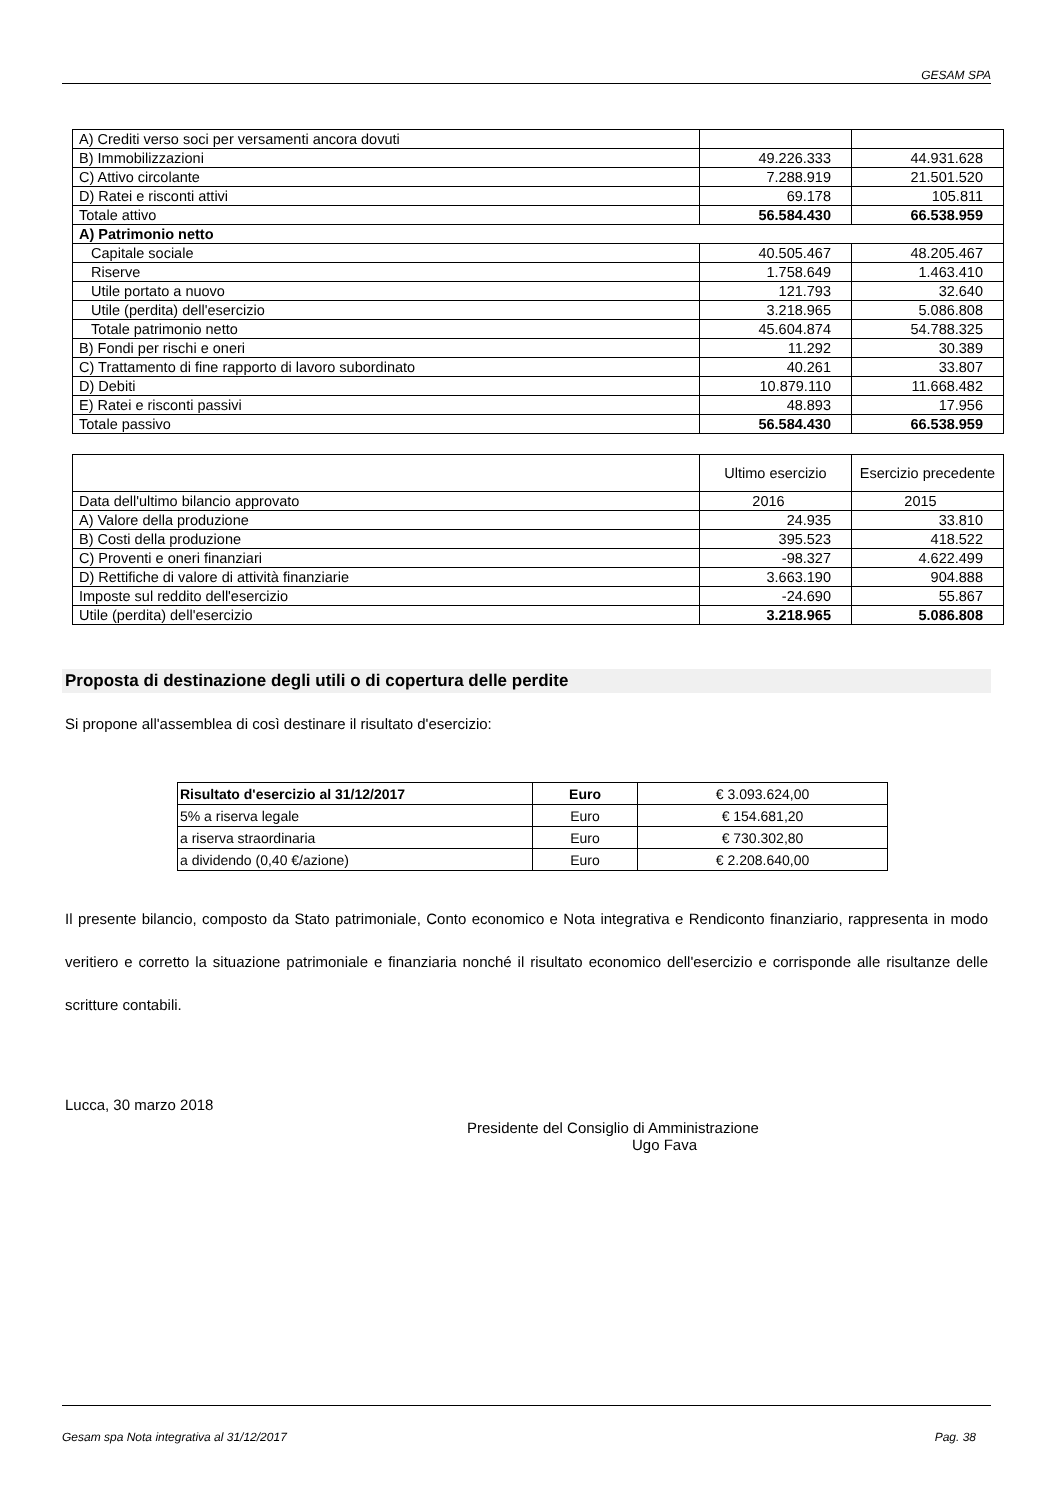GESAM SPA
| A) Crediti verso soci per versamenti ancora dovuti | | |
| B) Immobilizzazioni | 49.226.333 | 44.931.628 |
| C) Attivo circolante | 7.288.919 | 21.501.520 |
| D) Ratei e risconti attivi | 69.178 | 105.811 |
| Totale attivo | 56.584.430 | 66.538.959 |
| A) Patrimonio netto | | |
| Capitale sociale | 40.505.467 | 48.205.467 |
| Riserve | 1.758.649 | 1.463.410 |
| Utile portato a nuovo | 121.793 | 32.640 |
| Utile (perdita) dell'esercizio | 3.218.965 | 5.086.808 |
| Totale patrimonio netto | 45.604.874 | 54.788.325 |
| B) Fondi per rischi e oneri | 11.292 | 30.389 |
| C) Trattamento di fine rapporto di lavoro subordinato | 40.261 | 33.807 |
| D) Debiti | 10.879.110 | 11.668.482 |
| E) Ratei e risconti passivi | 48.893 | 17.956 |
| Totale passivo | 56.584.430 | 66.538.959 |
| | Ultimo esercizio | Esercizio precedente |
| Data dell'ultimo bilancio approvato | 2016 | 2015 |
| A) Valore della produzione | 24.935 | 33.810 |
| B) Costi della produzione | 395.523 | 418.522 |
| C) Proventi e oneri finanziari | -98.327 | 4.622.499 |
| D) Rettifiche di valore di attività finanziarie | 3.663.190 | 904.888 |
| Imposte sul reddito dell'esercizio | -24.690 | 55.867 |
| Utile (perdita) dell'esercizio | 3.218.965 | 5.086.808 |
Proposta di destinazione degli utili o di copertura delle perdite
Si propone all'assemblea di così destinare il risultato d'esercizio:
| Risultato d'esercizio al 31/12/2017 | Euro | € 3.093.624,00 |
| 5% a riserva legale | Euro | € 154.681,20 |
| a riserva straordinaria | Euro | € 730.302,80 |
| a dividendo (0,40 €/azione) | Euro | € 2.208.640,00 |
Il presente bilancio, composto da Stato patrimoniale, Conto economico e Nota integrativa e Rendiconto finanziario, rappresenta in modo veritiero e corretto la situazione patrimoniale e finanziaria nonché il risultato economico dell'esercizio e corrisponde alle risultanze delle scritture contabili.
Lucca, 30 marzo 2018
Presidente del Consiglio di Amministrazione
Ugo Fava
Gesam spa Nota integrativa al 31/12/2017 Pag. 38